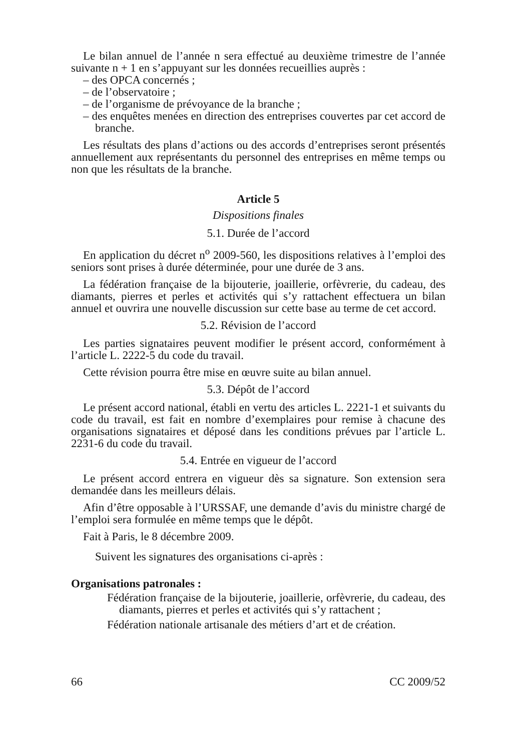Le bilan annuel de l’année n sera effectué au deuxième trimestre de l’année suivante n + 1 en s’appuyant sur les données recueillies auprès :
– des OPCA concernés ;
– de l’observatoire ;
– de l’organisme de prévoyance de la branche ;
– des enquêtes menées en direction des entreprises couvertes par cet accord de branche.
Les résultats des plans d’actions ou des accords d’entreprises seront présentés annuellement aux représentants du personnel des entreprises en même temps ou non que les résultats de la branche.
Article 5
Dispositions finales
5.1. Durée de l’accord
En application du décret n<sup>o</sup> 2009-560, les dispositions relatives à l’emploi des seniors sont prises à durée déterminée, pour une durée de 3 ans.
La fédération française de la bijouterie, joaillerie, orfèvrerie, du cadeau, des diamants, pierres et perles et activités qui s’y rattachent effectuera un bilan annuel et ouvrira une nouvelle discussion sur cette base au terme de cet accord.
5.2. Révision de l’accord
Les parties signataires peuvent modifier le présent accord, conformément à l’article L. 2222-5 du code du travail.
Cette révision pourra être mise en œuvre suite au bilan annuel.
5.3. Dépôt de l’accord
Le présent accord national, établi en vertu des articles L. 2221-1 et suivants du code du travail, est fait en nombre d’exemplaires pour remise à chacune des organisations signataires et déposé dans les conditions prévues par l’article L. 2231-6 du code du travail.
5.4. Entrée en vigueur de l’accord
Le présent accord entrera en vigueur dès sa signature. Son extension sera demandée dans les meilleurs délais.
Afin d’être opposable à l’URSSAF, une demande d’avis du ministre chargé de l’emploi sera formulée en même temps que le dépôt.
Fait à Paris, le 8 décembre 2009.
Suivent les signatures des organisations ci-après :
Organisations patronales :
Fédération française de la bijouterie, joaillerie, orfèvrerie, du cadeau, des diamants, pierres et perles et activités qui s’y rattachent ;
Fédération nationale artisanale des métiers d’art et de création.
66 CC 2009/52